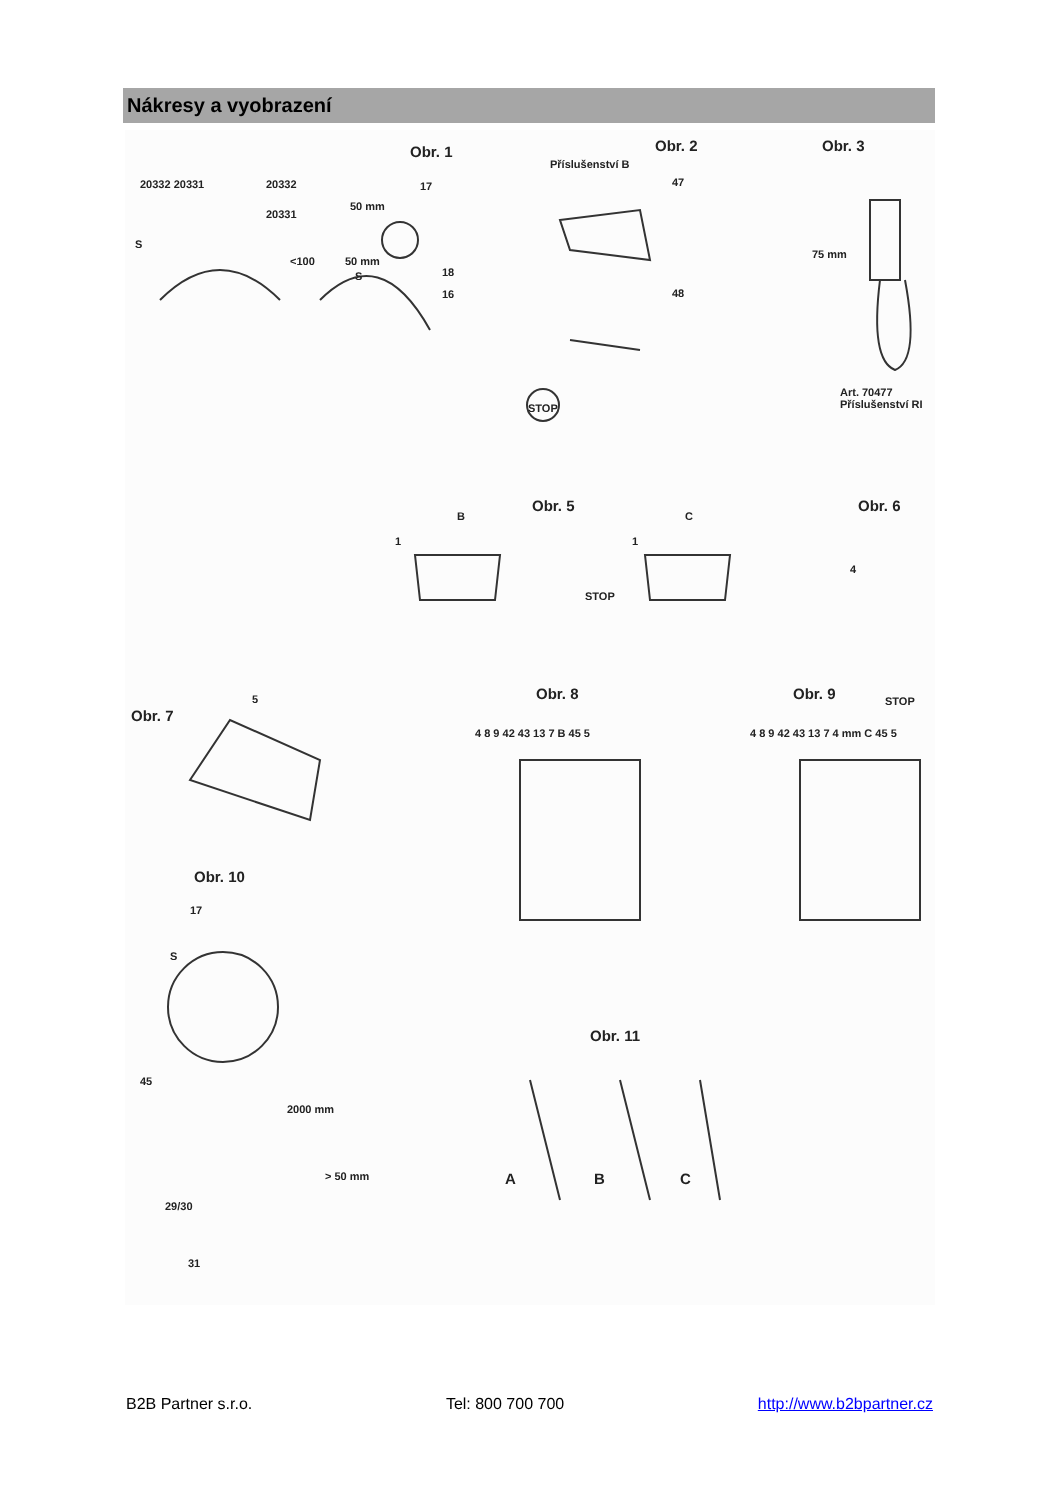Nákresy a vyobrazení
Obr. 1
20332 20331 20332
20331
50 mm
17
S
<100 50 mm
S 18
16
Obr. 2
Příslušenství B
47
48
STOP
Obr. 3
75 mm
Art. 70477
Příslušenství RI
Obr. 5
B C
1 1
STOP
Obr. 6
4
Obr. 7
5 Obr. 8
4 8 9 42 43 13 7 B 45 5
Obr. 9 STOP
4 8 9 42 43 13 7 4 mm C 45 5
Obr. 10
17
S
45
2000 mm
> 50 mm
29/30
31
Obr. 11
A B C
B2B Partner s.r.o. Tel: 800 700 700 http://www.b2bpartner.cz